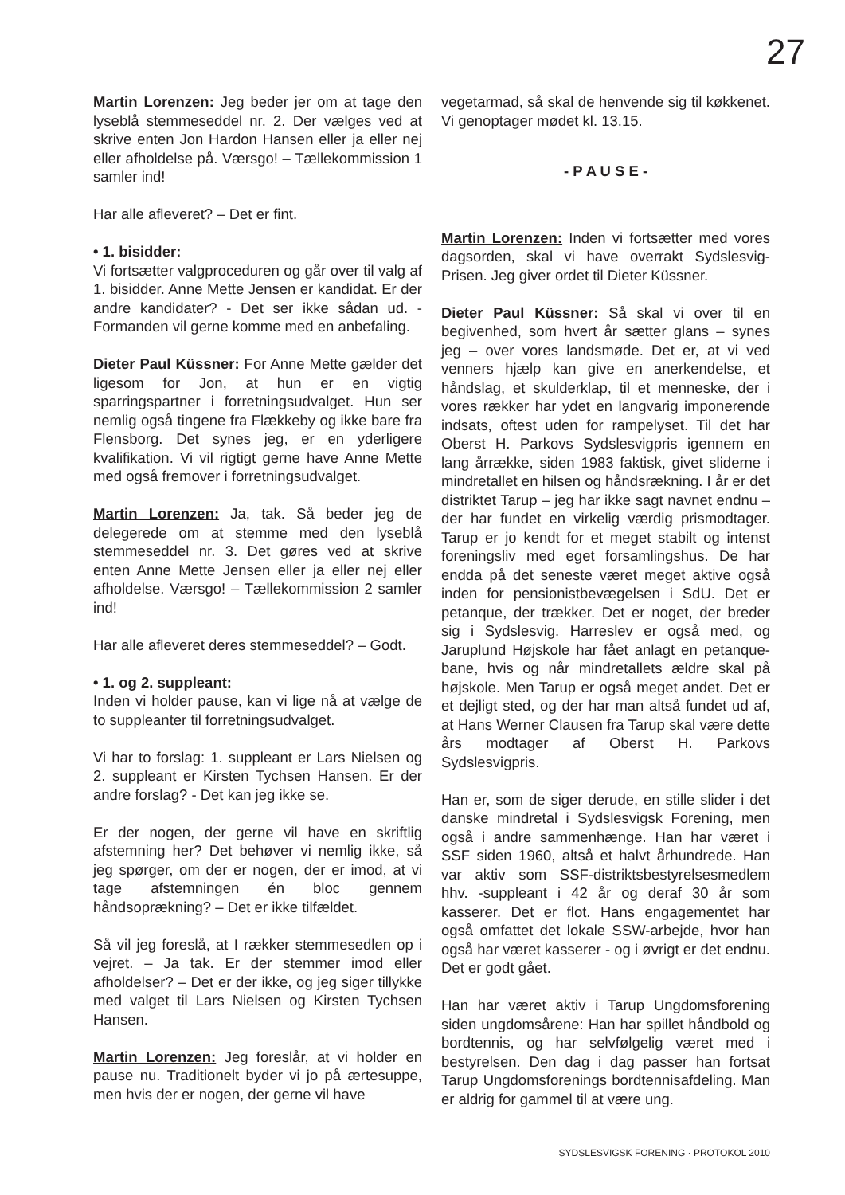27
Martin Lorenzen: Jeg beder jer om at tage den lyseblå stemmeseddel nr. 2. Der vælges ved at skrive enten Jon Hardon Hansen eller ja eller nej eller afholdelse på. Værsgo! – Tællekommission 1 samler ind!
Har alle afleveret? – Det er fint.
• 1. bisidder:
Vi fortsætter valgproceduren og går over til valg af 1. bisidder. Anne Mette Jensen er kandidat. Er der andre kandidater? - Det ser ikke sådan ud. - Formanden vil gerne komme med en anbefaling.
Dieter Paul Küssner: For Anne Mette gælder det ligesom for Jon, at hun er en vigtig sparringspartner i forretningsudvalget. Hun ser nemlig også tingene fra Flækkeby og ikke bare fra Flensborg. Det synes jeg, er en yderligere kvalifikation. Vi vil rigtigt gerne have Anne Mette med også fremover i forretningsudvalget.
Martin Lorenzen: Ja, tak. Så beder jeg de delegerede om at stemme med den lyseblå stemmeseddel nr. 3. Det gøres ved at skrive enten Anne Mette Jensen eller ja eller nej eller afholdelse. Værsgo! – Tællekommission 2 samler ind!
Har alle afleveret deres stemmeseddel? – Godt.
• 1. og 2. suppleant:
Inden vi holder pause, kan vi lige nå at vælge de to suppleanter til forretningsudvalget.
Vi har to forslag: 1. suppleant er Lars Nielsen og 2. suppleant er Kirsten Tychsen Hansen. Er der andre forslag? - Det kan jeg ikke se.
Er der nogen, der gerne vil have en skriftlig afstemning her? Det behøver vi nemlig ikke, så jeg spørger, om der er nogen, der er imod, at vi tage afstemningen én bloc gennem håndsoprækning? – Det er ikke tilfældet.
Så vil jeg foreslå, at I rækker stemmesedlen op i vejret. – Ja tak. Er der stemmer imod eller afholdelser? – Det er der ikke, og jeg siger tillykke med valget til Lars Nielsen og Kirsten Tychsen Hansen.
Martin Lorenzen: Jeg foreslår, at vi holder en pause nu. Traditionelt byder vi jo på ærtesuppe, men hvis der er nogen, der gerne vil have
vegetarmad, så skal de henvende sig til køkkenet. Vi genoptager mødet kl. 13.15.
- P A U S E -
Martin Lorenzen: Inden vi fortsætter med vores dagsorden, skal vi have overrakt Sydslesvig-Prisen. Jeg giver ordet til Dieter Küssner.
Dieter Paul Küssner: Så skal vi over til en begivenhed, som hvert år sætter glans – synes jeg – over vores landsmøde. Det er, at vi ved venners hjælp kan give en anerkendelse, et håndslag, et skulderklap, til et menneske, der i vores rækker har ydet en langvarig imponerende indsats, oftest uden for rampelyset. Til det har Oberst H. Parkovs Sydslesvigpris igennem en lang årrække, siden 1983 faktisk, givet sliderne i mindretallet en hilsen og håndsrækning. I år er det distriktet Tarup – jeg har ikke sagt navnet endnu – der har fundet en virkelig værdig prismodtager. Tarup er jo kendt for et meget stabilt og intenst foreningsliv med eget forsamlingshus. De har endda på det seneste været meget aktive også inden for pensionistbevægelsen i SdU. Det er petanque, der trækker. Det er noget, der breder sig i Sydslesvig. Harreslev er også med, og Jaruplund Højskole har fået anlagt en petanque-bane, hvis og når mindretallets ældre skal på højskole. Men Tarup er også meget andet. Det er et dejligt sted, og der har man altså fundet ud af, at Hans Werner Clausen fra Tarup skal være dette års modtager af Oberst H. Parkovs Sydslesvigpris.
Han er, som de siger derude, en stille slider i det danske mindretal i Sydslesvigsk Forening, men også i andre sammenhænge. Han har været i SSF siden 1960, altså et halvt århundrede. Han var aktiv som SSF-distriktsbestyrelsesmedlem hhv. -suppleant i 42 år og deraf 30 år som kasserer. Det er flot. Hans engagementet har også omfattet det lokale SSW-arbejde, hvor han også har været kasserer - og i øvrigt er det endnu. Det er godt gået.
Han har været aktiv i Tarup Ungdomsforening siden ungdomsårene: Han har spillet håndbold og bordtennis, og har selvfølgelig været med i bestyrelsen. Den dag i dag passer han fortsat Tarup Ungdomsforenings bordtennisafdeling. Man er aldrig for gammel til at være ung.
SYDSLESVIGSK FORENING · PROTOKOL 2010